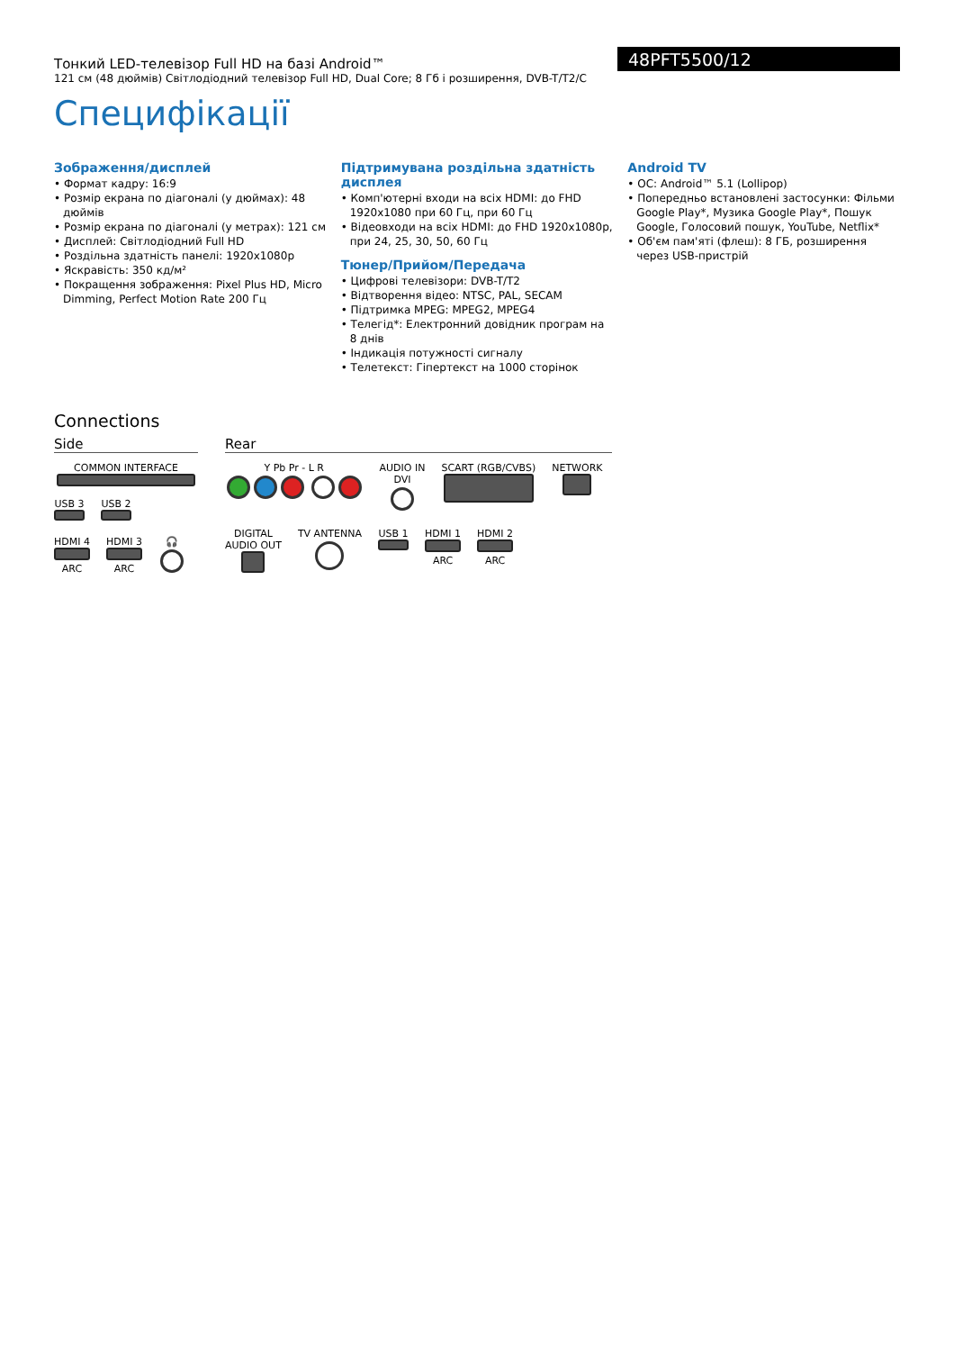Тонкий LED-телевізор Full HD на базі Android™
121 см (48 дюймів) Світлодіодний телевізор Full HD, Dual Core; 8 Гб і розширення, DVB-T/T2/C
48PFT5500/12
Специфікації
Зображення/дисплей
• Формат кадру: 16:9
• Розмір екрана по діагоналі (у дюймах): 48 дюймів
• Розмір екрана по діагоналі (у метрах): 121 см
• Дисплей: Світлодіодний Full HD
• Роздільна здатність панелі: 1920x1080p
• Яскравість: 350 кд/м²
• Покращення зображення: Pixel Plus HD, Micro Dimming, Perfect Motion Rate 200 Гц
Підтримувана роздільна здатність дисплея
• Комп'ютерні входи на всіх HDMI: до FHD 1920x1080 при 60 Гц, при 60 Гц
• Відеовходи на всіх HDMI: до FHD 1920x1080p, при 24, 25, 30, 50, 60 Гц
Тюнер/Прийом/Передача
• Цифрові телевізори: DVB-T/T2
• Відтворення відео: NTSC, PAL, SECAM
• Підтримка MPEG: MPEG2, MPEG4
• Телегід*: Електронний довідник програм на 8 днів
• Індикація потужності сигналу
• Телетекст: Гіпертекст на 1000 сторінок
Android TV
• ОС: Android™ 5.1 (Lollipop)
• Попередньо встановлені застосунки: Фільми Google Play*, Музика Google Play*, Пошук Google, Голосовий пошук, YouTube, Netflix*
• Об'єм пам'яті (флеш): 8 ГБ, розширення через USB-пристрій
Connections
Side
COMMON INTERFACE
USB 3
USB 2
HDMI 4
ARC
HDMI 3
ARC
🎧
Rear
Y Pb Pr - L R
AUDIO IN
DVI
SCART (RGB/CVBS)
NETWORK
DIGITAL
AUDIO OUT
TV ANTENNA
USB 1
HDMI 1
ARC
HDMI 2
ARC